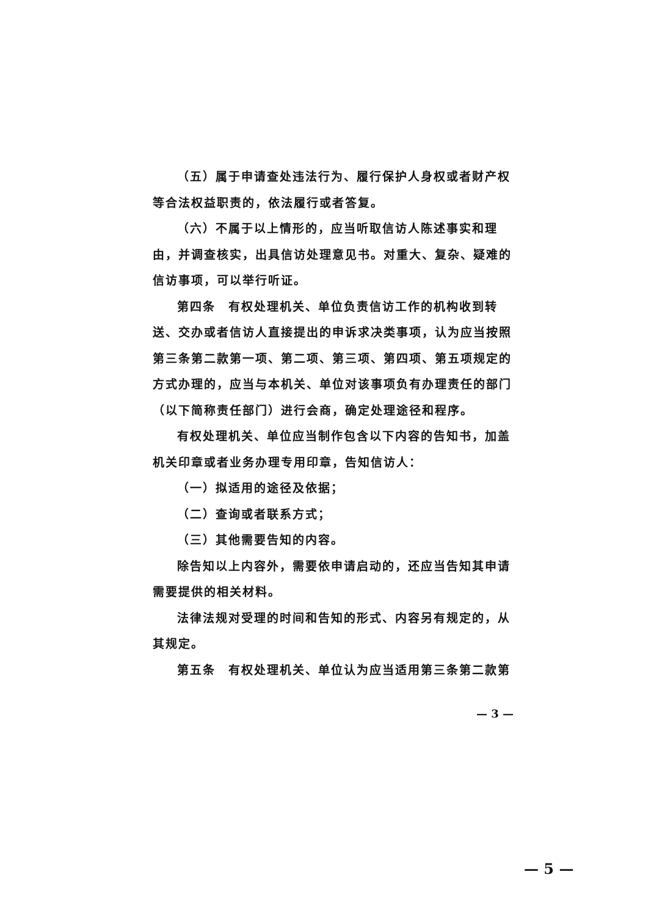（五）属于申请查处违法行为、履行保护人身权或者财产权等合法权益职责的，依法履行或者答复。
（六）不属于以上情形的，应当听取信访人陈述事实和理由，并调查核实，出具信访处理意见书。对重大、复杂、疑难的信访事项，可以举行听证。
第四条　有权处理机关、单位负责信访工作的机构收到转送、交办或者信访人直接提出的申诉求决类事项，认为应当按照第三条第二款第一项、第二项、第三项、第四项、第五项规定的方式办理的，应当与本机关、单位对该事项负有办理责任的部门（以下简称责任部门）进行会商，确定处理途径和程序。
有权处理机关、单位应当制作包含以下内容的告知书，加盖机关印章或者业务办理专用印章，告知信访人：
（一）拟适用的途径及依据；
（二）查询或者联系方式；
（三）其他需要告知的内容。
除告知以上内容外，需要依申请启动的，还应当告知其申请需要提供的相关材料。
法律法规对受理的时间和告知的形式、内容另有规定的，从其规定。
第五条　有权处理机关、单位认为应当适用第三条第二款第
— 3 —
— 5 —